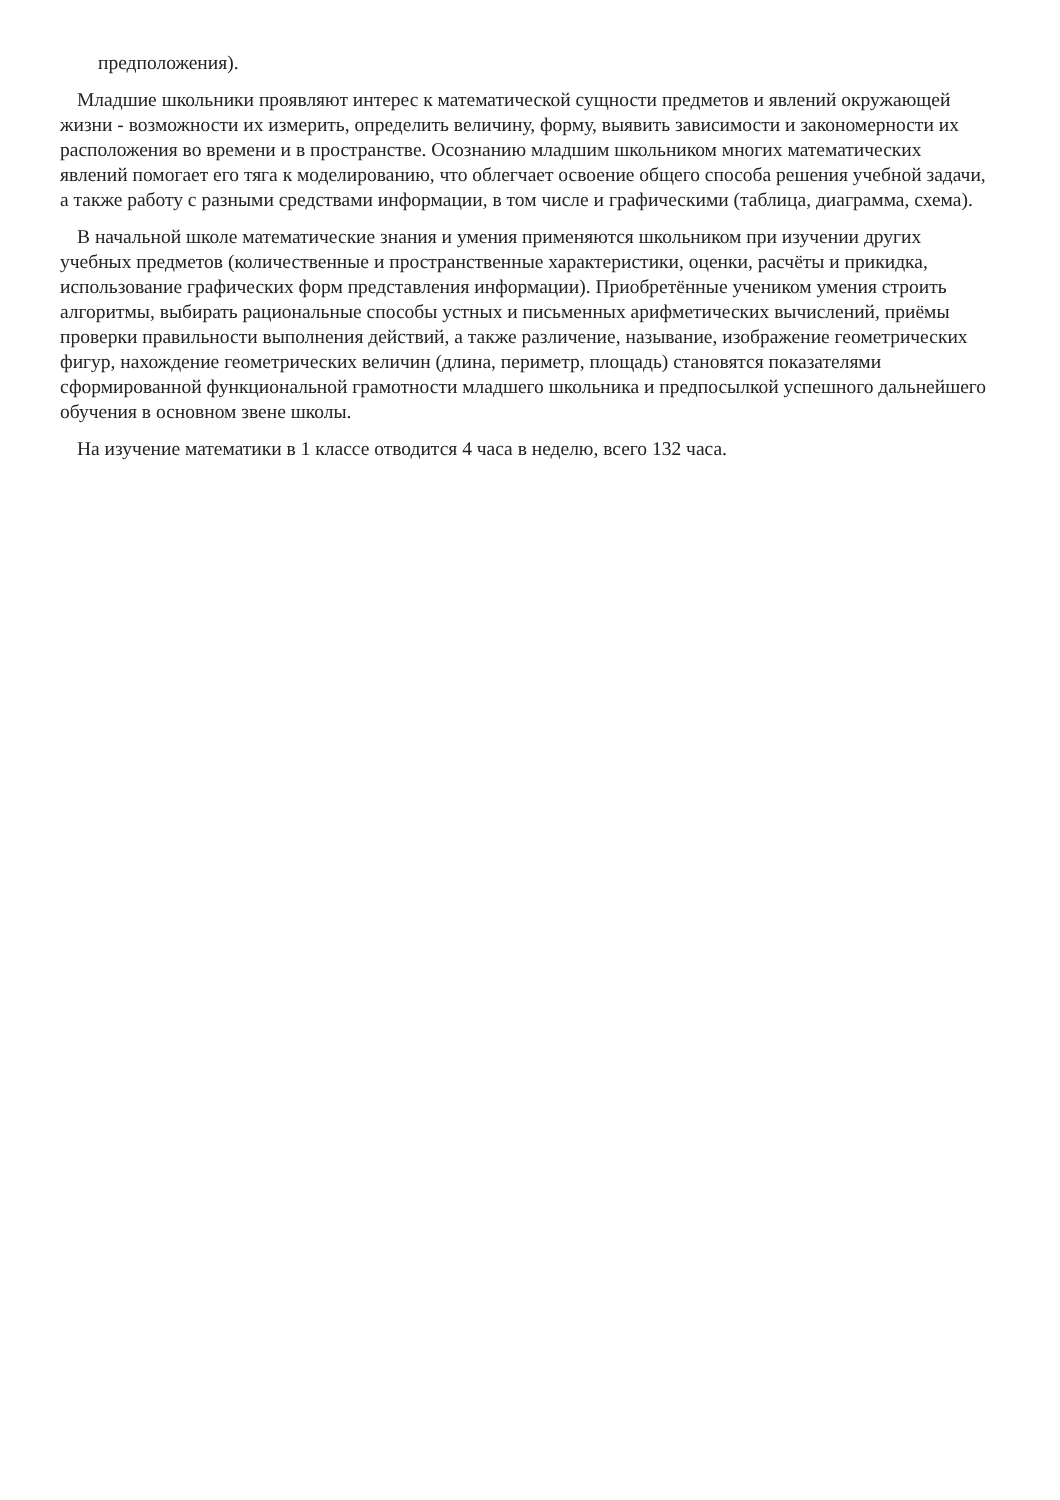предположения).
Младшие школьники проявляют интерес к математической сущности предметов и явлений окружающей жизни - возможности их измерить, определить величину, форму, выявить зависимости и закономерности их расположения во времени и в пространстве. Осознанию младшим школьником многих математических явлений помогает его тяга к моделированию, что облегчает освоение общего способа решения учебной задачи, а также работу с разными средствами информации, в том числе и графическими (таблица, диаграмма, схема).
В начальной школе математические знания и умения применяются школьником при изучении других учебных предметов (количественные и пространственные характеристики, оценки, расчёты и прикидка, использование графических форм представления информации). Приобретённые учеником умения строить алгоритмы, выбирать рациональные способы устных и письменных арифметических вычислений, приёмы проверки правильности выполнения действий, а также различение, называние, изображение геометрических фигур, нахождение геометрических величин (длина, периметр, площадь) становятся показателями сформированной функциональной грамотности младшего школьника и предпосылкой успешного дальнейшего обучения в основном звене школы.
На изучение математики в 1 классе отводится 4 часа в неделю, всего 132 часа.